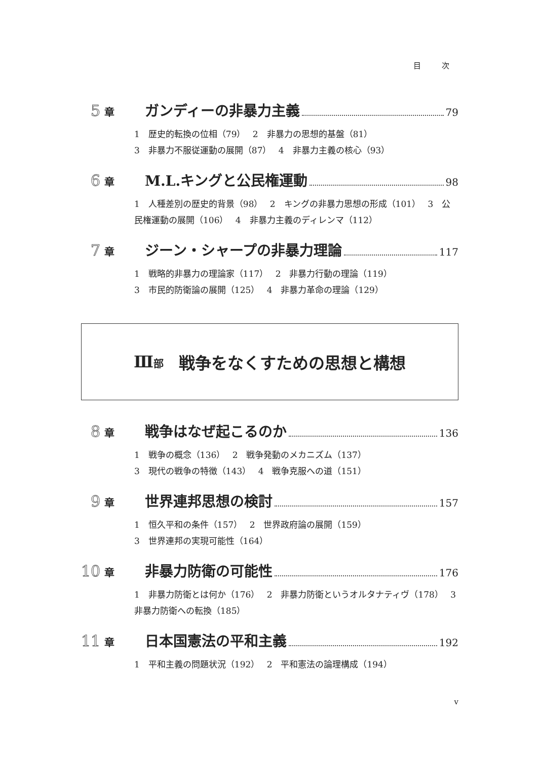目 次
5 章 ガンディーの非暴力主義 79
1　歴史的転換の位相（79）　 2　非暴力の思想的基盤（81）
3　非暴力不服従運動の展開（87）　 4　非暴力主義の核心（93）
6 章 M.L.キングと公民権運動 98
1　人種差別の歴史的背景（98）　 2　キングの非暴力思想の形成（101）　 3　公民権運動の展開（106）　 4　非暴力主義のディレンマ（112）
7 章 ジーン・シャープの非暴力理論 117
1　戦略的非暴力の理論家（117）　 2　非暴力行動の理論（119）
3　市民的防衛論の展開（125）　 4　非暴力革命の理論（129）
Ⅲ部 戦争をなくすための思想と構想
8 章 戦争はなぜ起こるのか 136
1　戦争の概念（136）　 2　戦争発動のメカニズム（137）
3　現代の戦争の特徴（143）　 4　戦争克服への道（151）
9 章 世界連邦思想の検討 157
1　恒久平和の条件（157）　 2　世界政府論の展開（159）
3　世界連邦の実現可能性（164）
10 章 非暴力防衛の可能性 176
1　非暴力防衛とは何か（176）　 2　非暴力防衛というオルタナティヴ（178）　 3　非暴力防衛への転換（185）
11 章 日本国憲法の平和主義 192
1　平和主義の問題状況（192）　 2　平和憲法の論理構成（194）
v